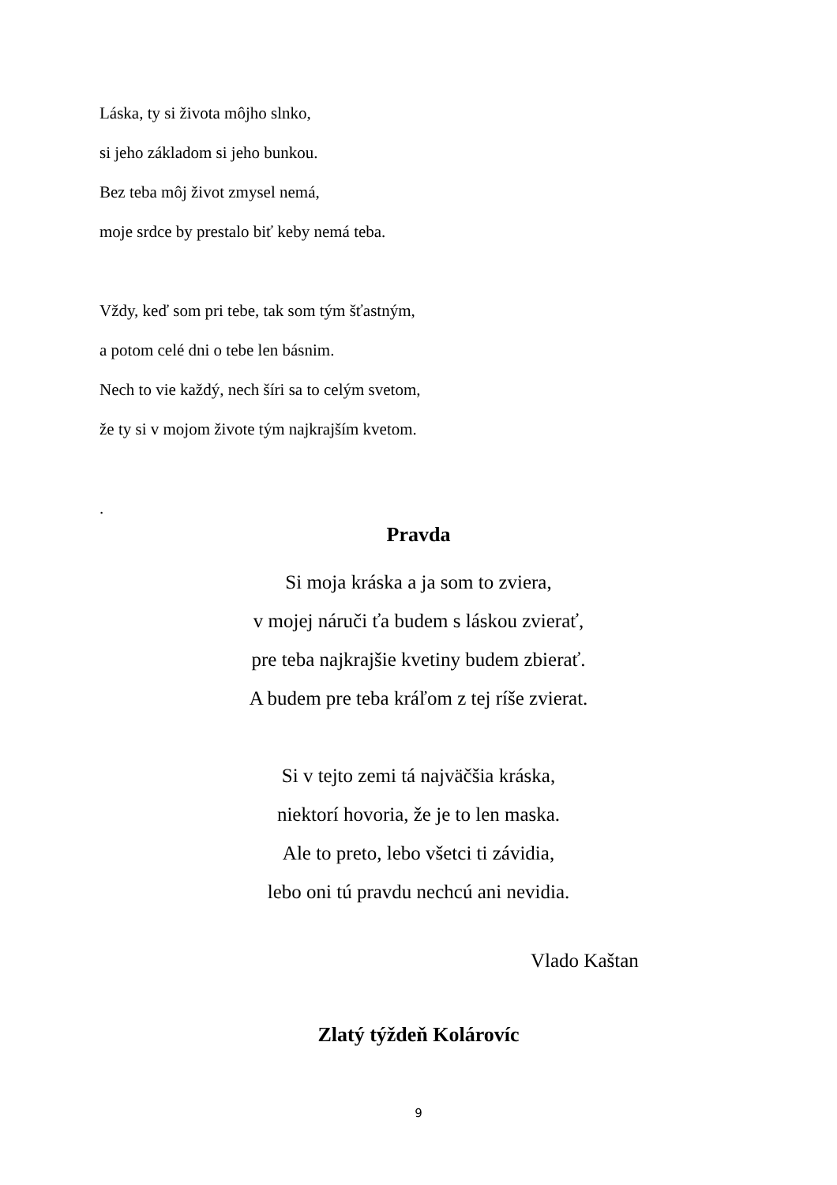Láska, ty si života môjho slnko,
si jeho základom si jeho bunkou.
Bez teba môj život zmysel nemá,
moje srdce by prestalo biť keby nemá teba.
Vždy, keď som pri tebe, tak som tým šťastným,
a potom celé dni o tebe len básnim.
Nech to vie každý, nech šíri sa to celým svetom,
že ty si v mojom živote tým najkrajším kvetom.
.
Pravda
Si moja kráska a ja som to zviera,
v mojej náruči ťa budem s láskou zvierať,
pre teba najkrajšie kvetiny budem zbierať.
A budem pre teba kráľom z tej ríše zvierat.
Si v tejto zemi tá najväčšia kráska,
niektorí hovoria, že je to len maska.
Ale to preto, lebo všetci ti závidia,
lebo oni tú pravdu nechcú ani nevidia.
Vlado Kaštan
Zlatý týždeň Kolárovíc
9